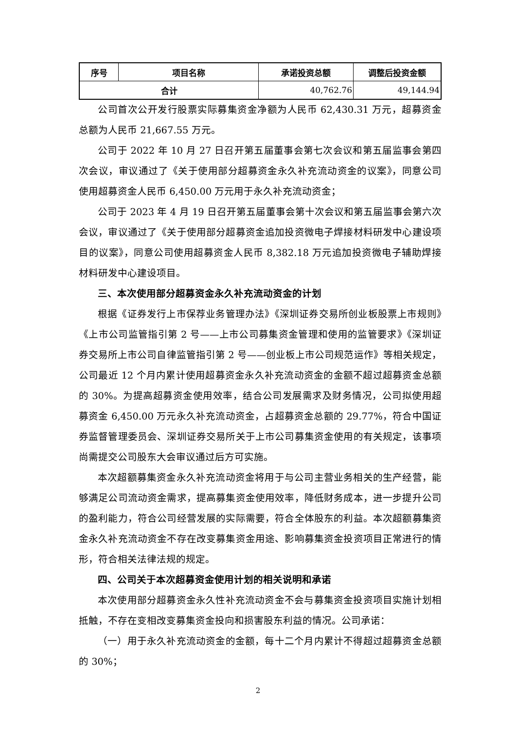| 序号 | 项目名称 | 承诺投资总额 | 调整后投资金额 |
| --- | --- | --- | --- |
| 合计 | | 40,762.76 | 49,144.94 |
公司首次公开发行股票实际募集资金净额为人民币 62,430.31 万元，超募资金总额为人民币 21,667.55 万元。
公司于 2022 年 10 月 27 日召开第五届董事会第七次会议和第五届监事会第四次会议，审议通过了《关于使用部分超募资金永久补充流动资金的议案》，同意公司使用超募资金人民币 6,450.00 万元用于永久补充流动资金；
公司于 2023 年 4 月 19 日召开第五届董事会第十次会议和第五届监事会第六次会议，审议通过了《关于使用部分超募资金追加投资微电子焊接材料研发中心建设项目的议案》，同意公司使用超募资金人民币 8,382.18 万元追加投资微电子辅助焊接材料研发中心建设项目。
三、本次使用部分超募资金永久补充流动资金的计划
根据《证券发行上市保荐业务管理办法》《深圳证券交易所创业板股票上市规则》《上市公司监管指引第 2 号——上市公司募集资金管理和使用的监管要求》《深圳证券交易所上市公司自律监管指引第 2 号——创业板上市公司规范运作》等相关规定，公司最近 12 个月内累计使用超募资金永久补充流动资金的金额不超过超募资金总额的 30%。为提高超募资金使用效率，结合公司发展需求及财务情况，公司拟使用超募资金 6,450.00 万元永久补充流动资金，占超募资金总额的 29.77%，符合中国证券监督管理委员会、深圳证券交易所关于上市公司募集资金使用的有关规定，该事项尚需提交公司股东大会审议通过后方可实施。
本次超额募集资金永久补充流动资金将用于与公司主营业务相关的生产经营，能够满足公司流动资金需求，提高募集资金使用效率，降低财务成本，进一步提升公司的盈利能力，符合公司经营发展的实际需要，符合全体股东的利益。本次超额募集资金永久补充流动资金不存在改变募集资金用途、影响募集资金投资项目正常进行的情形，符合相关法律法规的规定。
四、公司关于本次超募资金使用计划的相关说明和承诺
本次使用部分超募资金永久性补充流动资金不会与募集资金投资项目实施计划相抵触，不存在变相改变募集资金投向和损害股东利益的情况。公司承诺：
（一）用于永久补充流动资金的金额，每十二个月内累计不得超过超募资金总额的 30%；
2